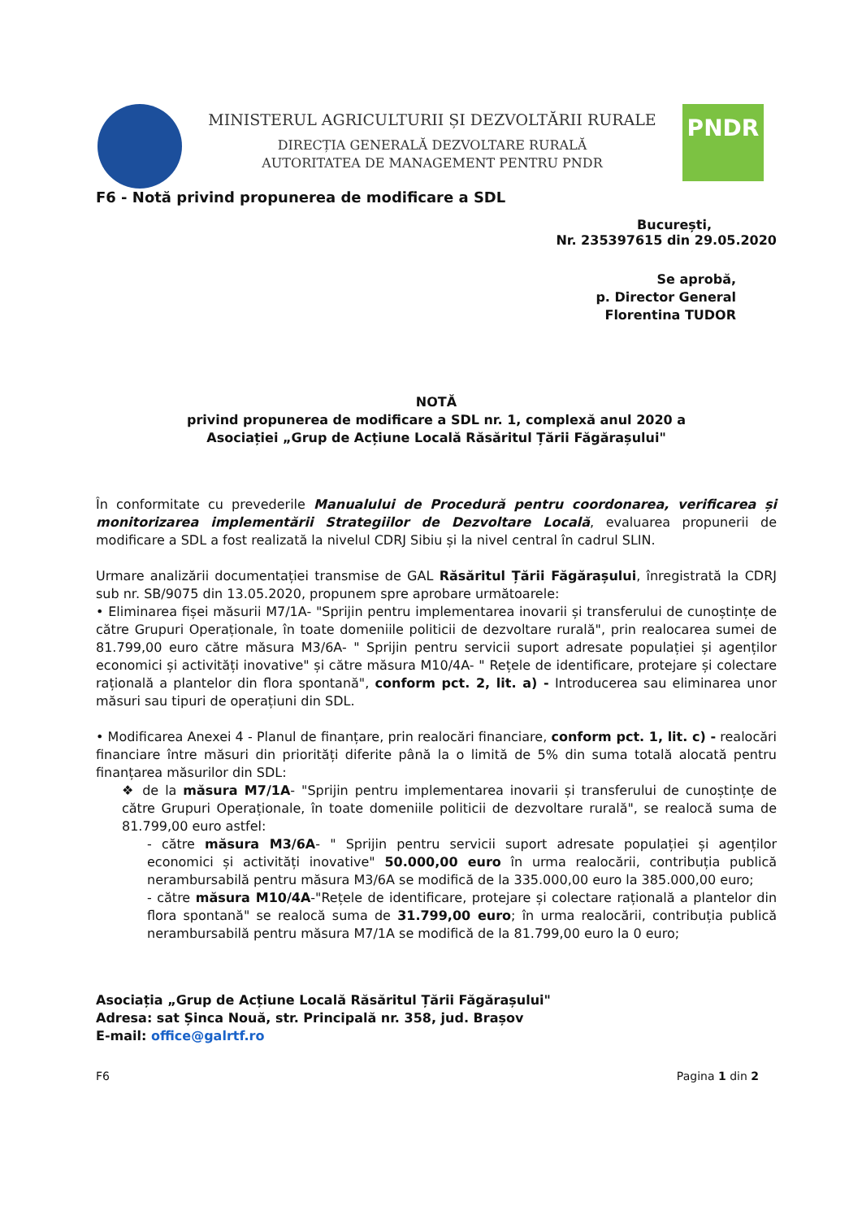MINISTERUL AGRICULTURII ȘI DEZVOLTĂRII RURALE
DIRECȚIA GENERALĂ DEZVOLTARE RURALĂ
AUTORITATEA DE MANAGEMENT PENTRU PNDR
PNDR
F6 - Notă privind propunerea de modificare a SDL
București,
Nr. 235397615 din 29.05.2020
Se aprobă,
p. Director General
Florentina TUDOR
NOTĂ
privind propunerea de modificare a SDL nr. 1, complexă anul 2020 a
Asociației „Grup de Acțiune Locală Răsăritul Țării Făgărașului"
În conformitate cu prevederile Manualului de Procedură pentru coordonarea, verificarea și monitorizarea implementării Strategiilor de Dezvoltare Locală, evaluarea propunerii de modificare a SDL a fost realizată la nivelul CDRJ Sibiu și la nivel central în cadrul SLIN.
Urmare analizării documentației transmise de GAL Răsăritul Țării Făgărașului, înregistrată la CDRJ sub nr. SB/9075 din 13.05.2020, propunem spre aprobare următoarele:
• Eliminarea fișei măsurii M7/1A- "Sprijin pentru implementarea inovarii și transferului de cunoștințe de către Grupuri Operaționale, în toate domeniile politicii de dezvoltare rurală", prin realocarea sumei de 81.799,00 euro către măsura M3/6A- " Sprijin pentru servicii suport adresate populației și agenților economici și activități inovative" și către măsura M10/4A- " Rețele de identificare, protejare și colectare rațională a plantelor din flora spontană", conform pct. 2, lit. a) - Introducerea sau eliminarea unor măsuri sau tipuri de operațiuni din SDL.
• Modificarea Anexei 4 - Planul de finanțare, prin realocări financiare, conform pct. 1, lit. c) - realocări financiare între măsuri din priorități diferite până la o limită de 5% din suma totală alocată pentru finanțarea măsurilor din SDL:
❖ de la măsura M7/1A- "Sprijin pentru implementarea inovarii și transferului de cunoștințe de către Grupuri Operaționale, în toate domeniile politicii de dezvoltare rurală", se realocă suma de 81.799,00 euro astfel:
- către măsura M3/6A- " Sprijin pentru servicii suport adresate populației și agenților economici și activități inovative" 50.000,00 euro în urma realocării, contribuția publică nerambursabilă pentru măsura M3/6A se modifică de la 335.000,00 euro la 385.000,00 euro;
- către măsura M10/4A-"Rețele de identificare, protejare și colectare rațională a plantelor din flora spontană" se realocă suma de 31.799,00 euro; în urma realocării, contribuția publică nerambursabilă pentru măsura M7/1A se modifică de la 81.799,00 euro la 0 euro;
Asociația „Grup de Acțiune Locală Răsăritul Țării Făgărașului"
Adresa: sat Șinca Nouă, str. Principală nr. 358, jud. Brașov
E-mail: office@galrtf.ro
F6 Pagina 1 din 2